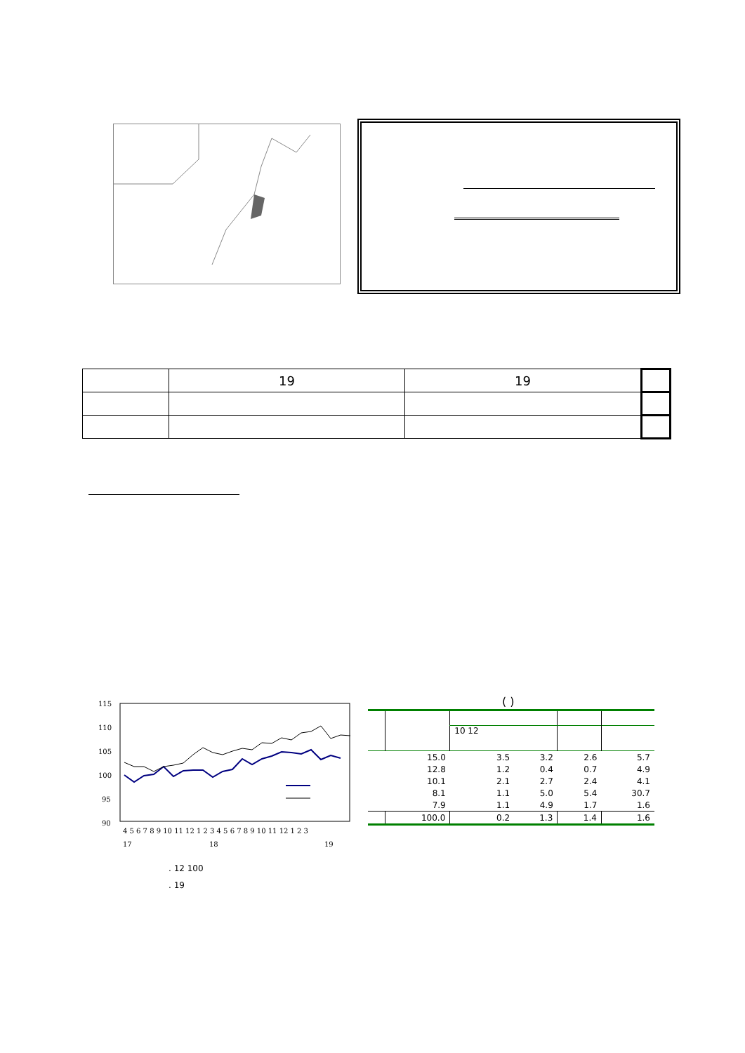| | 19 | 19 | |
115
110
105
100
95
90
4 5 6 7 8 9 10 11 12 1 2 3 4 5 6 7 8 9 10 11 12 1 2 3
17
18
19
. 12 100
. 19
( )
| | | 10 12 | | | |
| | 15.0 | 3.5 | 3.2 | 2.6 | 5.7 |
| | 12.8 | 1.2 | 0.4 | 0.7 | 4.9 |
| | 10.1 | 2.1 | 2.7 | 2.4 | 4.1 |
| | 8.1 | 1.1 | 5.0 | 5.4 | 30.7 |
| | 7.9 | 1.1 | 4.9 | 1.7 | 1.6 |
| | 100.0 | 0.2 | 1.3 | 1.4 | 1.6 |